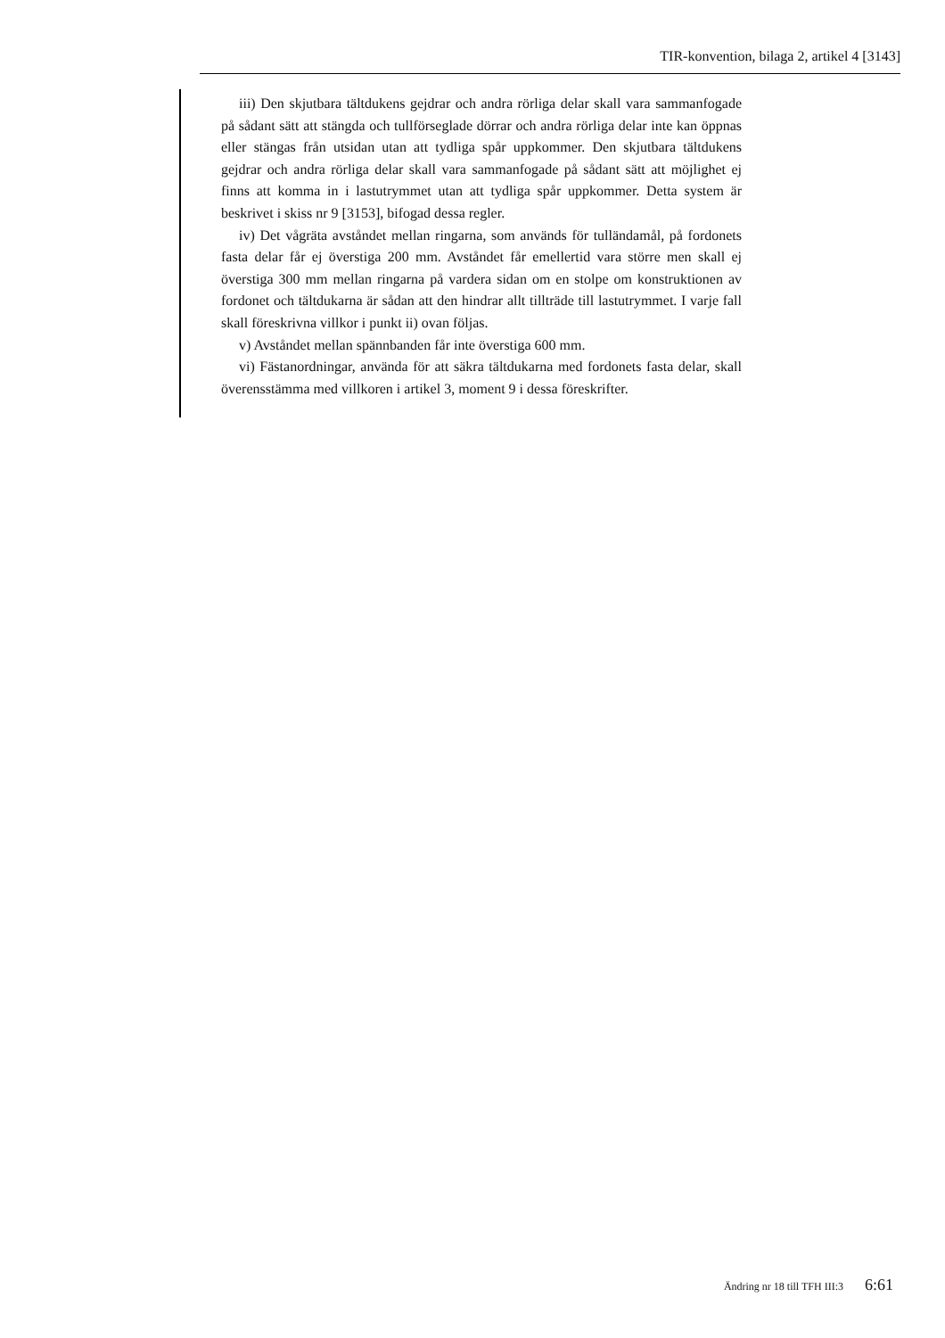TIR-konvention, bilaga 2, artikel 4 [3143]
iii) Den skjutbara tältdukens gejdrar och andra rörliga delar skall vara sammanfogade på sådant sätt att stängda och tullförseglade dörrar och andra rörliga delar inte kan öppnas eller stängas från utsidan utan att tydliga spår uppkommer. Den skjutbara tältdukens gejdrar och andra rörliga delar skall vara sammanfogade på sådant sätt att möjlighet ej finns att komma in i lastutrymmet utan att tydliga spår uppkommer. Detta system är beskrivet i skiss nr 9 [3153], bifogad dessa regler.
iv) Det vågräta avståndet mellan ringarna, som används för tulländamål, på fordonets fasta delar får ej överstiga 200 mm. Avståndet får emellertid vara större men skall ej överstiga 300 mm mellan ringarna på vardera sidan om en stolpe om konstruktionen av fordonet och tältdukarna är sådan att den hindrar allt tillträde till lastutrymmet. I varje fall skall föreskrivna villkor i punkt ii) ovan följas.
v) Avståndet mellan spännbanden får inte överstiga 600 mm.
vi) Fästanordningar, använda för att säkra tältdukarna med fordonets fasta delar, skall överensstämma med villkoren i artikel 3, moment 9 i dessa föreskrifter.
Ändring nr 18 till TFH III:3 6:61